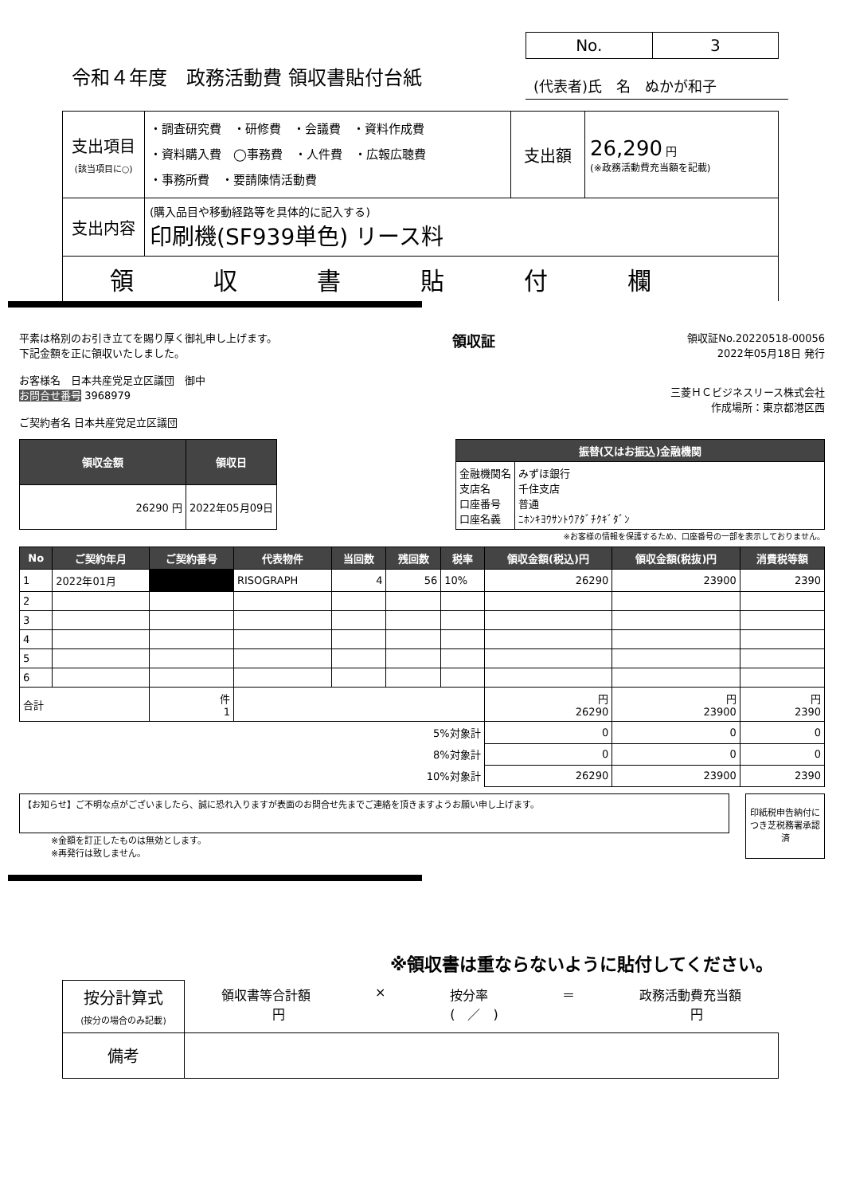令和４年度　政務活動費 領収書貼付台紙
No. 3
(代表者)氏　名　ぬかが和子
| 支出項目 (該当項目に○) | ・調査研究費 ・研修費 ・会議費 ・資料作成費 ・資料購入費 ◯事務費 ・人件費 ・広報広聴費 ・事務所費 ・要請陳情活動費 | 支出額 | 26,290 円 (※政務活動費充当額を記載) |
| 支出内容 | (購入品目や移動経路等を具体的に記入する) 印刷機(SF939単色) リース料 | | |
| 領収書貼付欄 | | | |
平素は格別のお引き立てを賜り厚く御礼申し上げます。
下記金額を正に領収いたしました。
お客様名　日本共産党足立区議団　御中
お問合せ番号 3968979
ご契約者名 日本共産党足立区議団
領収証
領収証No.20220518-00056
2022年05月18日 発行
三菱ＨＣビジネスリース株式会社
作成場所：東京都港区西
| 領収金額 | 領収日 |
| --- | --- |
| 26290 円 | 2022年05月09日 |
| 振替(又はお振込)金融機関 | |
| --- | --- |
| 金融機関名 支店名 口座番号 口座名義 | みずほ銀行 千住支店 普通 ﾆﾎﾝｷﾖｳｻﾝﾄｳｱﾀﾞﾁｸｷﾞﾀﾞﾝ |
※お客様の情報を保護するため、口座番号の一部を表示しておりません。
| No | ご契約年月 | ご契約番号 | 代表物件 | 当回数 | 残回数 | 税率 | 領収金額(税込)円 | 領収金額(税抜)円 | 消費税等額 |
| --- | --- | --- | --- | --- | --- | --- | --- | --- | --- |
| 1 | 2022年01月 | | RISOGRAPH | 4 | 56 | 10% | 26290 | 23900 | 2390 |
| 2 | | | | | | | | | |
| 3 | | | | | | | | | |
| 4 | | | | | | | | | |
| 5 | | | | | | | | | |
| 6 | | | | | | | | | |
| 合計 | | 件 1 | | | | | 円 26290 | 円 23900 | 円 2390 |
| 5%対象計 | | | | | | | 0 | 0 | 0 |
| 8%対象計 | | | | | | | 0 | 0 | 0 |
| 10%対象計 | | | | | | | 26290 | 23900 | 2390 |
【お知らせ】ご不明な点がございましたら、誠に恐れ入りますが表面のお問合せ先までご連絡を頂きますようお願い申し上げます。
※金額を訂正したものは無効とします。
※再発行は致しません。
印紙税申告納付につき芝税務署承認済
| ※領収書は重ならないように貼付してください。 | |
| 按分計算式 (按分の場合のみ記載) | 領収書等合計額 円 × 按分率 ( ／ ) ＝ 政務活動費充当額 円 |
| 備考 | |